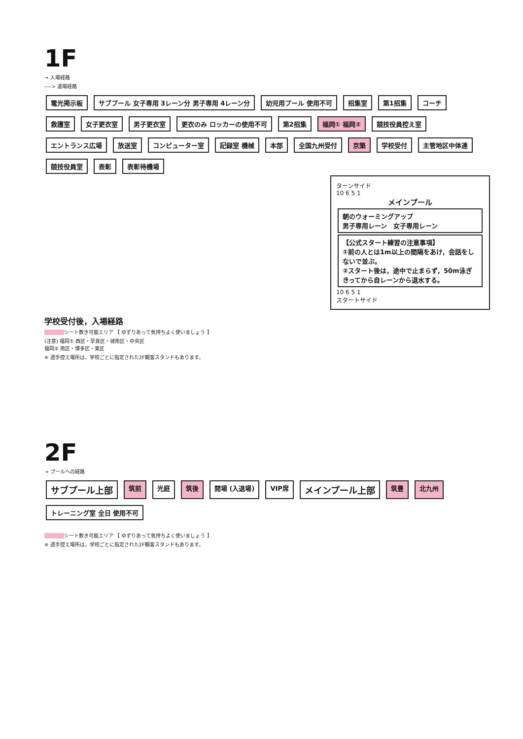1F
→ 入場経路
----> 退場経路
電光掲示板 サブプール 女子専用 3レーン分 男子専用 4レーン分 幼児用プール 使用不可 招集室 第1招集 コーチ 救護室 女子更衣室 男子更衣室 更衣のみ ロッカーの使用不可 第2招集 福岡① 福岡② 競技役員控え室 エントランス広場 放送室 コンピューター室 記録室 機械 本部 全国九州受付 京築 学校受付 主管地区中体連 競技役員室 表彰 表彰待機場
ターンサイド
10 6 5 1
メインプール
朝のウォーミングアップ
男子専用レーン　女子専用レーン
【公式スタート練習の注意事項】
①前の人とは1m以上の間隔をあけ，会話をしないで並ぶ。
②スタート後は，途中で止まらず，50m泳ぎきってから自レーンから退水する。
10 6 5 1
スタートサイド
学校受付後，入場経路
シート敷き可能エリア 【 ゆずりあって気持ちよく使いましょう 】
(注意) 福岡① 西区・早良区・城南区・中央区
福岡② 南区・博多区・東区
※ 選手控え場所は，学校ごとに指定された2F観客スタンドもあります。
2F
→ プールへの経路
サブプール上部 筑前 光庭 筑後 開場 (入退場) VIP席 メインプール上部 筑豊 北九州 トレーニング室 全日 使用不可
シート敷き可能エリア 【 ゆずりあって気持ちよく使いましょう 】
※ 選手控え場所は，学校ごとに指定された2F観客スタンドもあります。